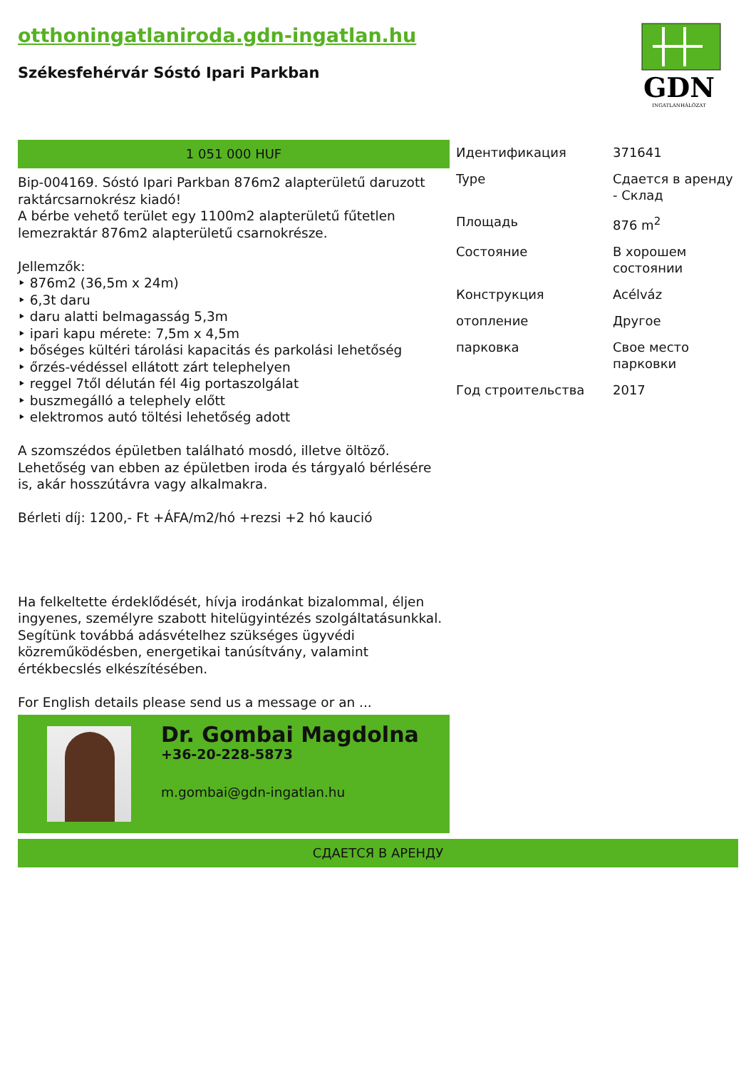otthoningatlaniroda.gdn-ingatlan.hu
Székesfehérvár Sóstó Ipari Parkban
GDN
INGATLANHÁLÓZAT
1 051 000 HUF
Bip-004169. Sóstó Ipari Parkban 876m2 alapterületű daruzott raktárcsarnokrész kiadó!
A bérbe vehető terület egy 1100m2 alapterületű fűtetlen lemezraktár 876m2 alapterületű csarnokrésze.
Jellemzők:
‣ 876m2 (36,5m x 24m)
‣ 6,3t daru
‣ daru alatti belmagasság 5,3m
‣ ipari kapu mérete: 7,5m x 4,5m
‣ bőséges kültéri tárolási kapacitás és parkolási lehetőség
‣ őrzés-védéssel ellátott zárt telephelyen
‣ reggel 7től délután fél 4ig portaszolgálat
‣ buszmegálló a telephely előtt
‣ elektromos autó töltési lehetőség adott
A szomszédos épületben található mosdó, illetve öltöző. Lehetőség van ebben az épületben iroda és tárgyaló bérlésére is, akár hosszútávra vagy alkalmakra.
Bérleti díj: 1200,- Ft +ÁFA/m2/hó +rezsi +2 hó kaució
Ha felkeltette érdeklődését, hívja irodánkat bizalommal, éljen ingyenes, személyre szabott hitelügyintézés szolgáltatásunkkal. Segítünk továbbá adásvételhez szükséges ügyvédi közreműködésben, energetikai tanúsítvány, valamint értékbecslés elkészítésében.
For English details please send us a message or an ...
Dr. Gombai Magdolna
+36-20-228-5873
m.gombai@gdn-ingatlan.hu
| Идентификация | 371641 |
| Type | Сдается в аренду - Склад |
| Площадь | 876 m<sup>2</sup> |
| Состояние | В хорошем состоянии |
| Конструкция | Acélváz |
| отопление | Другое |
| парковка | Свое место парковки |
| Год строительства | 2017 |
СДАЕТСЯ В АРЕНДУ